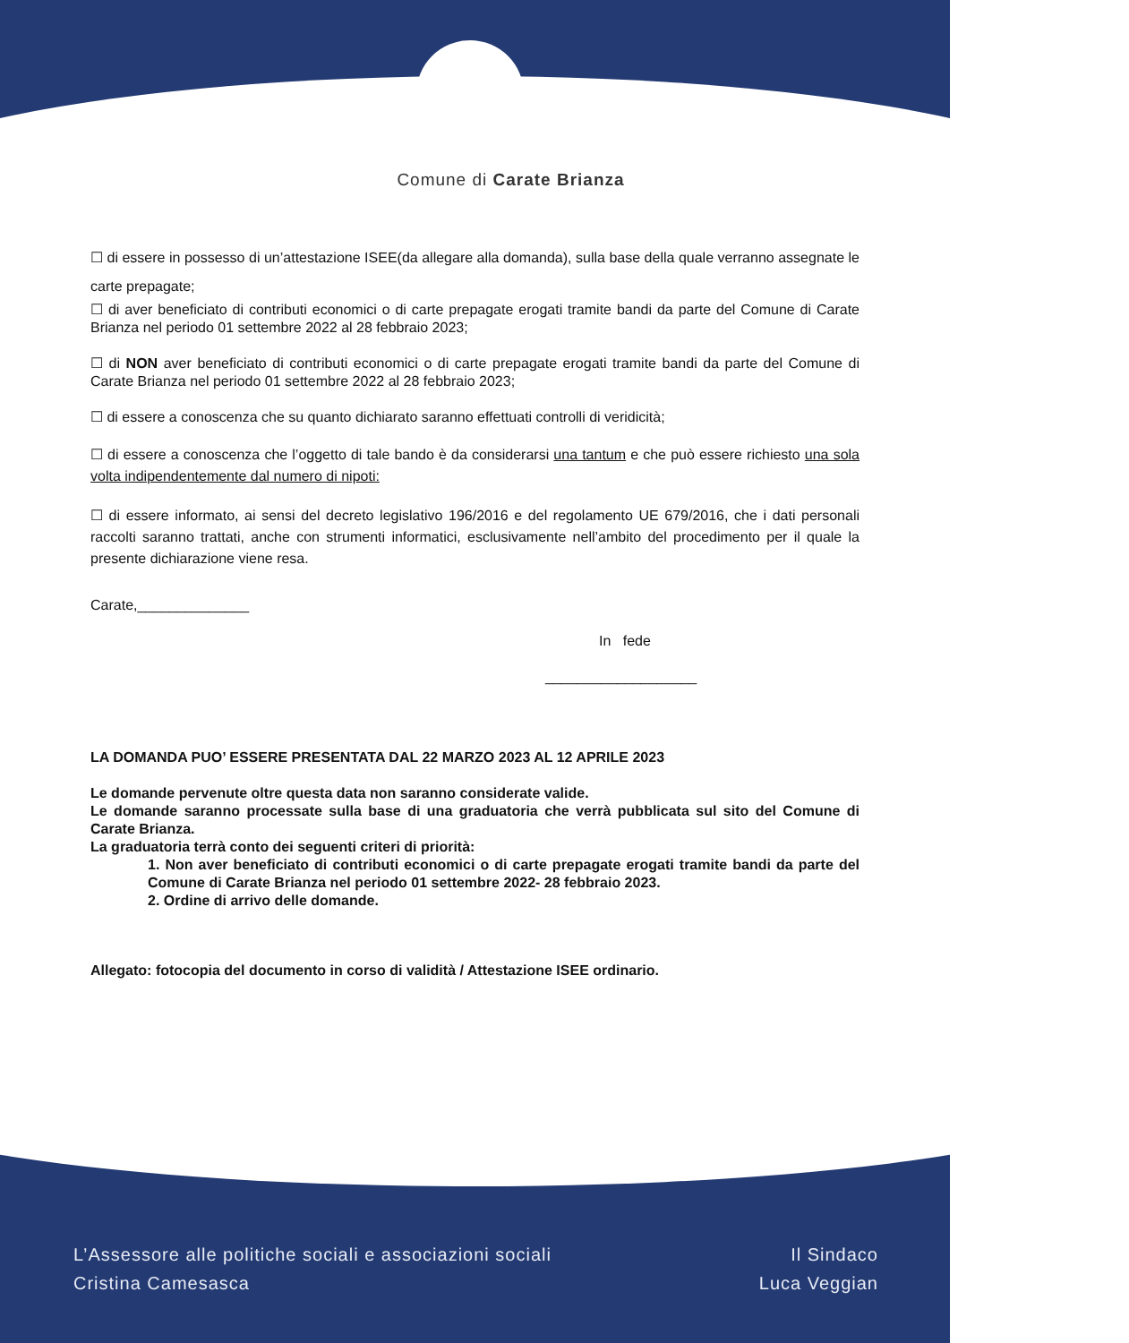Comune di Carate Brianza
☐ di essere in possesso di un’attestazione ISEE(da allegare alla domanda), sulla base della quale verranno assegnate le carte prepagate;
☐ di aver beneficiato di contributi economici o di carte prepagate erogati tramite bandi da parte del Comune di Carate Brianza nel periodo 01 settembre 2022 al 28 febbraio 2023;
☐ di NON aver beneficiato di contributi economici o di carte prepagate erogati tramite bandi da parte del Comune di Carate Brianza nel periodo 01 settembre 2022 al 28 febbraio 2023;
☐ di essere a conoscenza che su quanto dichiarato saranno effettuati controlli di veridicità;
☐ di essere a conoscenza che l’oggetto di tale bando è da considerarsi una tantum e che può essere richiesto una sola volta indipendentemente dal numero di nipoti:
☐ di essere informato, ai sensi del decreto legislativo 196/2016 e del regolamento UE 679/2016, che i dati personali raccolti saranno trattati, anche con strumenti informatici, esclusivamente nell’ambito del procedimento per il quale la presente dichiarazione viene resa.
Carate,______________
In fede
___________________
LA DOMANDA PUO’ ESSERE PRESENTATA DAL 22 MARZO 2023 AL 12 APRILE 2023
Le domande pervenute oltre questa data non saranno considerate valide.
Le domande saranno processate sulla base di una graduatoria che verrà pubblicata sul sito del Comune di Carate Brianza.
La graduatoria terrà conto dei seguenti criteri di priorità:
1. Non aver beneficiato di contributi economici o di carte prepagate erogati tramite bandi da parte del Comune di Carate Brianza nel periodo 01 settembre 2022- 28 febbraio 2023.
2. Ordine di arrivo delle domande.
Allegato: fotocopia del documento in corso di validità / Attestazione ISEE ordinario.
L’Assessore alle politiche sociali e associazioni sociali
Cristina Camesasca
Il Sindaco
Luca Veggian